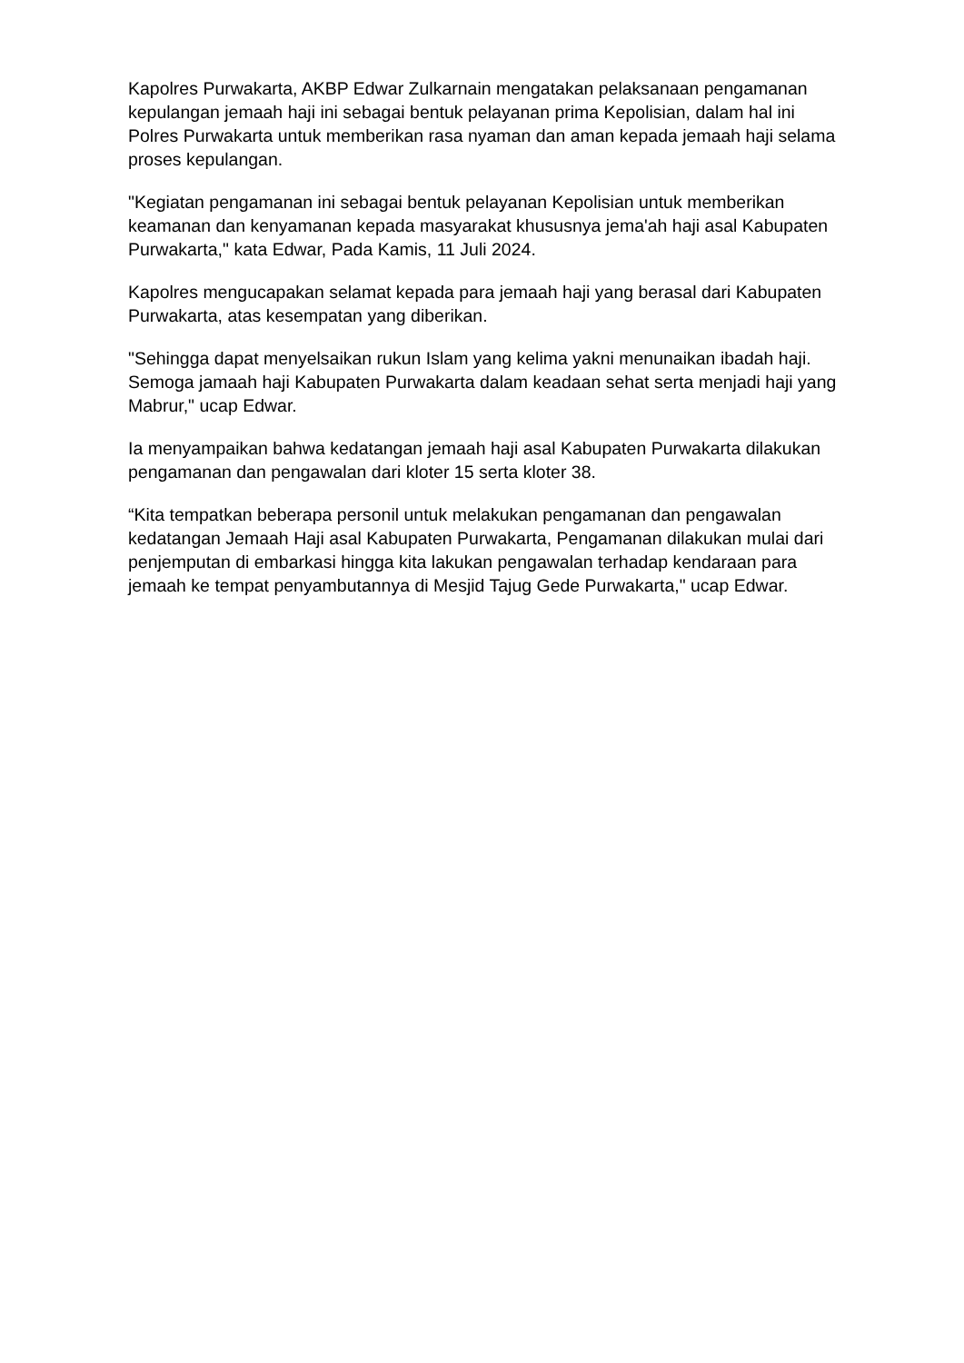Kapolres Purwakarta, AKBP Edwar Zulkarnain mengatakan pelaksanaan pengamanan kepulangan jemaah haji ini sebagai bentuk pelayanan prima Kepolisian, dalam hal ini Polres Purwakarta untuk memberikan rasa nyaman dan aman kepada jemaah haji selama proses kepulangan.
"Kegiatan pengamanan ini sebagai bentuk pelayanan Kepolisian untuk memberikan keamanan dan kenyamanan kepada masyarakat khususnya jema'ah haji asal Kabupaten Purwakarta," kata Edwar, Pada Kamis, 11 Juli 2024.
Kapolres mengucapakan selamat kepada para jemaah haji yang berasal dari Kabupaten Purwakarta, atas kesempatan yang diberikan.
"Sehingga dapat menyelsaikan rukun Islam yang kelima yakni menunaikan ibadah haji. Semoga jamaah haji Kabupaten Purwakarta dalam keadaan sehat serta menjadi haji yang Mabrur," ucap Edwar.
Ia menyampaikan bahwa kedatangan jemaah haji asal Kabupaten Purwakarta dilakukan pengamanan dan pengawalan dari kloter 15 serta kloter 38.
“Kita tempatkan beberapa personil untuk melakukan pengamanan dan pengawalan kedatangan Jemaah Haji asal Kabupaten Purwakarta, Pengamanan dilakukan mulai dari penjemputan di embarkasi hingga kita lakukan pengawalan terhadap kendaraan para jemaah ke tempat penyambutannya di Mesjid Tajug Gede Purwakarta," ucap Edwar.